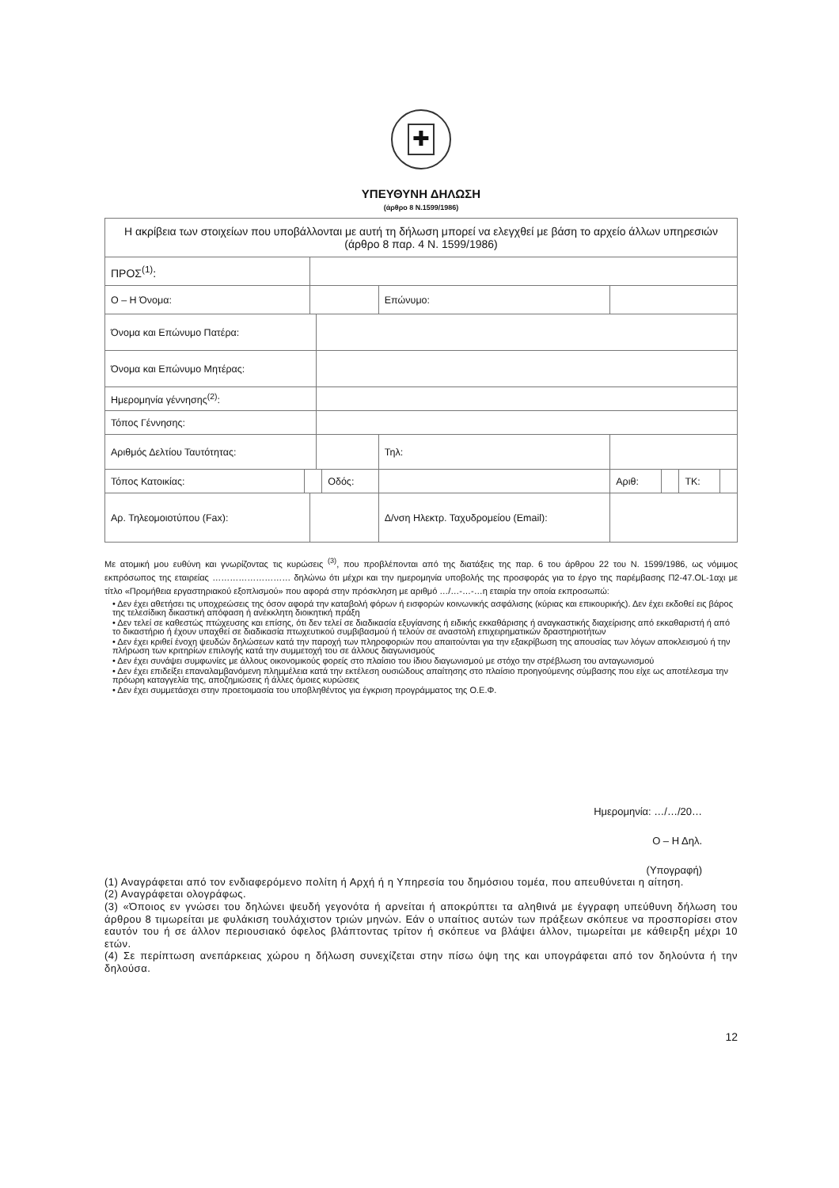✚
ΥΠΕΥΘΥΝΗ ΔΗΛΩΣΗ
(άρθρο 8 Ν.1599/1986)
| Η ακρίβεια των στοιχείων που υποβάλλονται με αυτή τη δήλωση μπορεί να ελεγχθεί με βάση το αρχείο άλλων υπηρεσιών (άρθρο 8 παρ. 4 Ν. 1599/1986) | | | | | | | | | | |
| ΠΡΟΣ<sup>(1)</sup>: | | | | | | | | | | |
| Ο – Η Όνομα: | | | | | | Επώνυμο: | | | | |
| Όνομα και Επώνυμο Πατέρα: | | | | | | | | | | |
| Όνομα και Επώνυμο Μητέρας: | | | | | | | | | | |
| Ημερομηνία γέννησης<sup>(2)</sup>: | | | | | | | | | | |
| Τόπος Γέννησης: | | | | | | | | | | |
| Αριθμός Δελτίου Ταυτότητας: | | | | | | Τηλ: | | | | |
| Τόπος Κατοικίας: | | | | Οδός: | | | Αριθ: | | ΤΚ: | |
| Αρ. Τηλεομοιοτύπου (Fax): | | | | | Δ/νση Ηλεκτρ. Ταχυδρομείου (Email): | | | | | |
Με ατομική μου ευθύνη και γνωρίζοντας τις κυρώσεις <sup>(3)</sup>, που προβλέπονται από της διατάξεις της παρ. 6 του άρθρου 22 του Ν. 1599/1986, ως νόμιμος εκπρόσωπος της εταιρείας ……………………… δηλώνω ότι μέχρι και την ημερομηνία υποβολής της προσφοράς για το έργο της παρέμβασης Π2-47.OL-1αχι με τίτλο «Προμήθεια εργαστηριακού εξοπλισμού» που αφορά στην πρόσκληση με αριθμό …/…-…-…η εταιρία την οποία εκπροσωπώ:
• Δεν έχει αθετήσει τις υποχρεώσεις της όσον αφορά την καταβολή φόρων ή εισφορών κοινωνικής ασφάλισης (κύριας και επικουρικής). Δεν έχει εκδοθεί εις βάρος της τελεσίδικη δικαστική απόφαση ή ανέκκλητη διοικητική πράξη
• Δεν τελεί σε καθεστώς πτώχευσης και επίσης, ότι δεν τελεί σε διαδικασία εξυγίανσης ή ειδικής εκκαθάρισης ή αναγκαστικής διαχείρισης από εκκαθαριστή ή από το δικαστήριο ή έχουν υπαχθεί σε διαδικασία πτωχευτικού συμβιβασμού ή τελούν σε αναστολή επιχειρηματικών δραστηριοτήτων
• Δεν έχει κριθεί ένοχη ψευδών δηλώσεων κατά την παροχή των πληροφοριών που απαιτούνται για την εξακρίβωση της απουσίας των λόγων αποκλεισμού ή την πλήρωση των κριτηρίων επιλογής κατά την συμμετοχή του σε άλλους διαγωνισμούς
• Δεν έχει συνάψει συμφωνίες με άλλους οικονομικούς φορείς στο πλαίσιο του ίδιου διαγωνισμού με στόχο την στρέβλωση του ανταγωνισμού
• Δεν έχει επιδείξει επαναλαμβανόμενη πλημμέλεια κατά την εκτέλεση ουσιώδους απαίτησης στο πλαίσιο προηγούμενης σύμβασης που είχε ως αποτέλεσμα την πρόωρη καταγγελία της, αποζημιώσεις ή άλλες όμοιες κυρώσεις
• Δεν έχει συμμετάσχει στην προετοιμασία του υποβληθέντος για έγκριση προγράμματος της Ο.Ε.Φ.
Ημερομηνία: …/…/20…
Ο – Η Δηλ.
(Υπογραφή)
(1) Αναγράφεται από τον ενδιαφερόμενο πολίτη ή Αρχή ή η Υπηρεσία του δημόσιου τομέα, που απευθύνεται η αίτηση.
(2) Αναγράφεται ολογράφως.
(3) «Όποιος εν γνώσει του δηλώνει ψευδή γεγονότα ή αρνείται ή αποκρύπτει τα αληθινά με έγγραφη υπεύθυνη δήλωση του άρθρου 8 τιμωρείται με φυλάκιση τουλάχιστον τριών μηνών. Εάν ο υπαίτιος αυτών των πράξεων σκόπευε να προσπορίσει στον εαυτόν του ή σε άλλον περιουσιακό όφελος βλάπτοντας τρίτον ή σκόπευε να βλάψει άλλον, τιμωρείται με κάθειρξη μέχρι 10 ετών.
(4) Σε περίπτωση ανεπάρκειας χώρου η δήλωση συνεχίζεται στην πίσω όψη της και υπογράφεται από τον δηλούντα ή την δηλούσα.
12